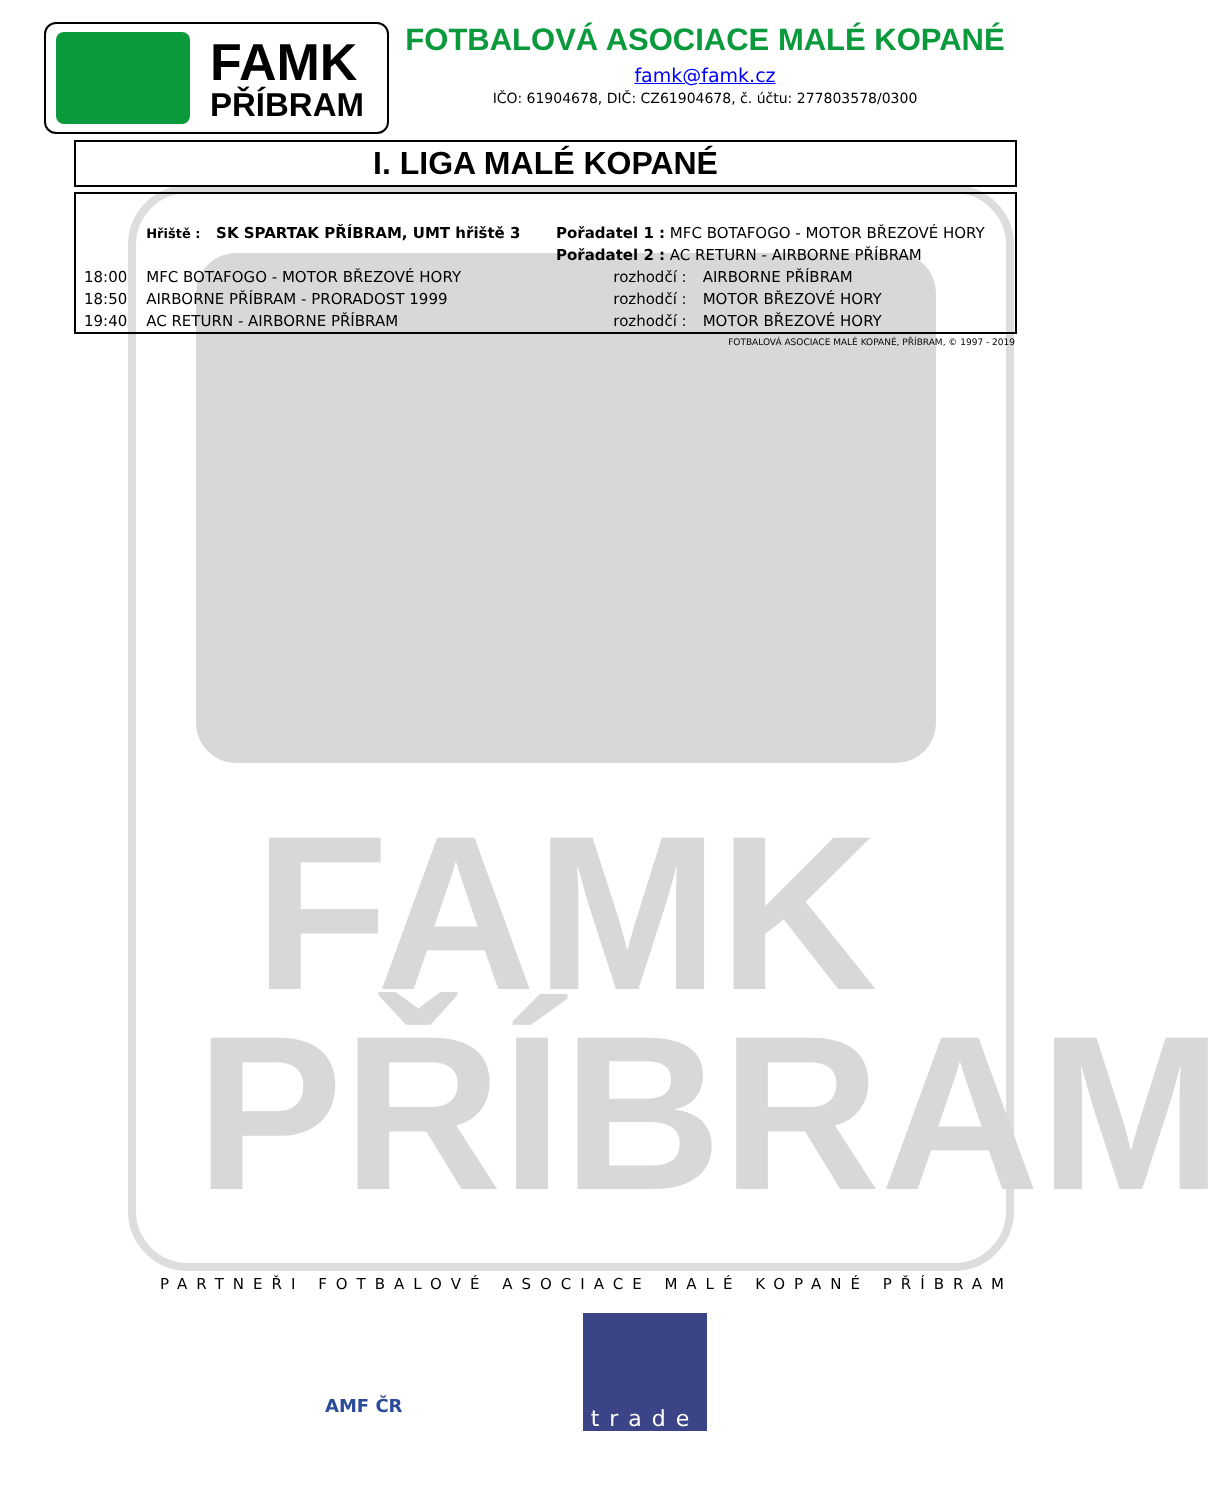FAMK
PŘÍBRAM
FAMK
PŘÍBRAM
FOTBALOVÁ ASOCIACE MALÉ KOPANÉ
famk@famk.cz
IČO: 61904678, DIČ: CZ61904678, č. účtu: 277803578/0300
I. LIGA MALÉ KOPANÉ
| | Hřiště : SK SPARTAK PŘÍBRAM, UMT hřiště 3 | Pořadatel 1 : MFC BOTAFOGO - MOTOR BŘEZOVÉ HORY | |
| | | Pořadatel 2 : AC RETURN - AIRBORNE PŘÍBRAM | |
| 18:00 | MFC BOTAFOGO - MOTOR BŘEZOVÉ HORY | rozhodčí : | AIRBORNE PŘÍBRAM |
| 18:50 | AIRBORNE PŘÍBRAM - PRORADOST 1999 | rozhodčí : | MOTOR BŘEZOVÉ HORY |
| 19:40 | AC RETURN - AIRBORNE PŘÍBRAM | rozhodčí : | MOTOR BŘEZOVÉ HORY |
FOTBALOVÁ ASOCIACE MALÉ KOPANÉ, PŘÍBRAM, © 1997 - 2019
PARTNEŘI FOTBALOVÉ ASOCIACE MALÉ KOPANÉ PŘÍBRAM
AMF ČR trade